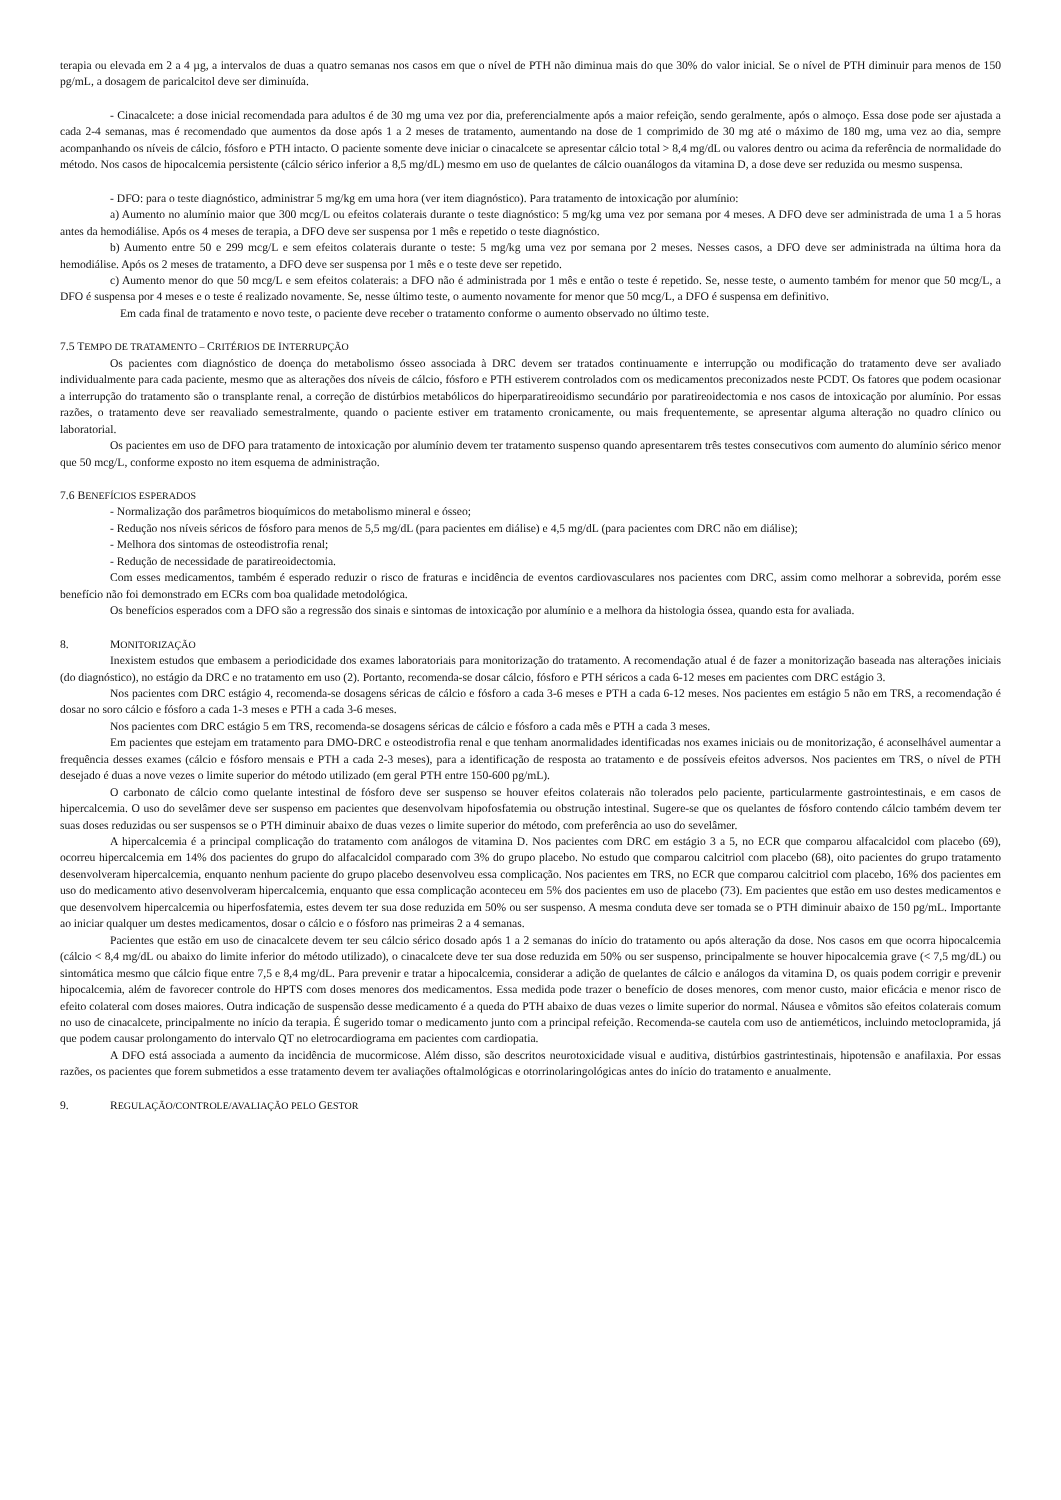terapia ou elevada em 2 a 4 µg, a intervalos de duas a quatro semanas nos casos em que o nível de PTH não diminua mais do que 30% do valor inicial. Se o nível de PTH diminuir para menos de 150 pg/mL, a dosagem de paricalcitol deve ser diminuída.
- Cinacalcete: a dose inicial recomendada para adultos é de 30 mg uma vez por dia, preferencialmente após a maior refeição, sendo geralmente, após o almoço. Essa dose pode ser ajustada a cada 2-4 semanas, mas é recomendado que aumentos da dose após 1 a 2 meses de tratamento, aumentando na dose de 1 comprimido de 30 mg até o máximo de 180 mg, uma vez ao dia, sempre acompanhando os níveis de cálcio, fósforo e PTH intacto. O paciente somente deve iniciar o cinacalcete se apresentar cálcio total > 8,4 mg/dL ou valores dentro ou acima da referência de normalidade do método. Nos casos de hipocalcemia persistente (cálcio sérico inferior a 8,5 mg/dL) mesmo em uso de quelantes de cálcio ouanálogos da vitamina D, a dose deve ser reduzida ou mesmo suspensa.
- DFO: para o teste diagnóstico, administrar 5 mg/kg em uma hora (ver item diagnóstico). Para tratamento de intoxicação por alumínio:
a) Aumento no alumínio maior que 300 mcg/L ou efeitos colaterais durante o teste diagnóstico: 5 mg/kg uma vez por semana por 4 meses. A DFO deve ser administrada de uma 1 a 5 horas antes da hemodiálise. Após os 4 meses de terapia, a DFO deve ser suspensa por 1 mês e repetido o teste diagnóstico.
b) Aumento entre 50 e 299 mcg/L e sem efeitos colaterais durante o teste: 5 mg/kg uma vez por semana por 2 meses. Nesses casos, a DFO deve ser administrada na última hora da hemodiálise. Após os 2 meses de tratamento, a DFO deve ser suspensa por 1 mês e o teste deve ser repetido.
c) Aumento menor do que 50 mcg/L e sem efeitos colaterais: a DFO não é administrada por 1 mês e então o teste é repetido. Se, nesse teste, o aumento também for menor que 50 mcg/L, a DFO é suspensa por 4 meses e o teste é realizado novamente. Se, nesse último teste, o aumento novamente for menor que 50 mcg/L, a DFO é suspensa em definitivo.
Em cada final de tratamento e novo teste, o paciente deve receber o tratamento conforme o aumento observado no último teste.
7.5 TEMPO DE TRATAMENTO – CRITÉRIOS DE INTERRUPÇÃO
Os pacientes com diagnóstico de doença do metabolismo ósseo associada à DRC devem ser tratados continuamente e interrupção ou modificação do tratamento deve ser avaliado individualmente para cada paciente, mesmo que as alterações dos níveis de cálcio, fósforo e PTH estiverem controlados com os medicamentos preconizados neste PCDT. Os fatores que podem ocasionar a interrupção do tratamento são o transplante renal, a correção de distúrbios metabólicos do hiperparatireoidismo secundário por paratireoidectomia e nos casos de intoxicação por alumínio. Por essas razões, o tratamento deve ser reavaliado semestralmente, quando o paciente estiver em tratamento cronicamente, ou mais frequentemente, se apresentar alguma alteração no quadro clínico ou laboratorial.
Os pacientes em uso de DFO para tratamento de intoxicação por alumínio devem ter tratamento suspenso quando apresentarem três testes consecutivos com aumento do alumínio sérico menor que 50 mcg/L, conforme exposto no item esquema de administração.
7.6 BENEFÍCIOS ESPERADOS
- Normalização dos parâmetros bioquímicos do metabolismo mineral e ósseo;
- Redução nos níveis séricos de fósforo para menos de 5,5 mg/dL (para pacientes em diálise) e 4,5 mg/dL (para pacientes com DRC não em diálise);
- Melhora dos sintomas de osteodistrofia renal;
- Redução de necessidade de paratireoidectomia.
Com esses medicamentos, também é esperado reduzir o risco de fraturas e incidência de eventos cardiovasculares nos pacientes com DRC, assim como melhorar a sobrevida, porém esse benefício não foi demonstrado em ECRs com boa qualidade metodológica.
Os benefícios esperados com a DFO são a regressão dos sinais e sintomas de intoxicação por alumínio e a melhora da histologia óssea, quando esta for avaliada.
8. MONITORIZAÇÃO
Inexistem estudos que embasem a periodicidade dos exames laboratoriais para monitorização do tratamento. A recomendação atual é de fazer a monitorização baseada nas alterações iniciais (do diagnóstico), no estágio da DRC e no tratamento em uso (2). Portanto, recomenda-se dosar cálcio, fósforo e PTH séricos a cada 6-12 meses em pacientes com DRC estágio 3.
Nos pacientes com DRC estágio 4, recomenda-se dosagens séricas de cálcio e fósforo a cada 3-6 meses e PTH a cada 6-12 meses. Nos pacientes em estágio 5 não em TRS, a recomendação é dosar no soro cálcio e fósforo a cada 1-3 meses e PTH a cada 3-6 meses.
Nos pacientes com DRC estágio 5 em TRS, recomenda-se dosagens séricas de cálcio e fósforo a cada mês e PTH a cada 3 meses.
Em pacientes que estejam em tratamento para DMO-DRC e osteodistrofia renal e que tenham anormalidades identificadas nos exames iniciais ou de monitorização, é aconselhável aumentar a frequência desses exames (cálcio e fósforo mensais e PTH a cada 2-3 meses), para a identificação de resposta ao tratamento e de possíveis efeitos adversos. Nos pacientes em TRS, o nível de PTH desejado é duas a nove vezes o limite superior do método utilizado (em geral PTH entre 150-600 pg/mL).
O carbonato de cálcio como quelante intestinal de fósforo deve ser suspenso se houver efeitos colaterais não tolerados pelo paciente, particularmente gastrointestinais, e em casos de hipercalcemia. O uso do sevelâmer deve ser suspenso em pacientes que desenvolvam hipofosfatemia ou obstrução intestinal. Sugere-se que os quelantes de fósforo contendo cálcio também devem ter suas doses reduzidas ou ser suspensos se o PTH diminuir abaixo de duas vezes o limite superior do método, com preferência ao uso do sevelâmer.
A hipercalcemia é a principal complicação do tratamento com análogos de vitamina D. Nos pacientes com DRC em estágio 3 a 5, no ECR que comparou alfacalcidol com placebo (69), ocorreu hipercalcemia em 14% dos pacientes do grupo do alfacalcidol comparado com 3% do grupo placebo. No estudo que comparou calcitriol com placebo (68), oito pacientes do grupo tratamento desenvolveram hipercalcemia, enquanto nenhum paciente do grupo placebo desenvolveu essa complicação. Nos pacientes em TRS, no ECR que comparou calcitriol com placebo, 16% dos pacientes em uso do medicamento ativo desenvolveram hipercalcemia, enquanto que essa complicação aconteceu em 5% dos pacientes em uso de placebo (73). Em pacientes que estão em uso destes medicamentos e que desenvolvem hipercalcemia ou hiperfosfatemia, estes devem ter sua dose reduzida em 50% ou ser suspenso. A mesma conduta deve ser tomada se o PTH diminuir abaixo de 150 pg/mL. Importante ao iniciar qualquer um destes medicamentos, dosar o cálcio e o fósforo nas primeiras 2 a 4 semanas.
Pacientes que estão em uso de cinacalcete devem ter seu cálcio sérico dosado após 1 a 2 semanas do início do tratamento ou após alteração da dose. Nos casos em que ocorra hipocalcemia (cálcio < 8,4 mg/dL ou abaixo do limite inferior do método utilizado), o cinacalcete deve ter sua dose reduzida em 50% ou ser suspenso, principalmente se houver hipocalcemia grave (< 7,5 mg/dL) ou sintomática mesmo que cálcio fique entre 7,5 e 8,4 mg/dL. Para prevenir e tratar a hipocalcemia, considerar a adição de quelantes de cálcio e análogos da vitamina D, os quais podem corrigir e prevenir hipocalcemia, além de favorecer controle do HPTS com doses menores dos medicamentos. Essa medida pode trazer o benefício de doses menores, com menor custo, maior eficácia e menor risco de efeito colateral com doses maiores. Outra indicação de suspensão desse medicamento é a queda do PTH abaixo de duas vezes o limite superior do normal. Náusea e vômitos são efeitos colaterais comum no uso de cinacalcete, principalmente no início da terapia. É sugerido tomar o medicamento junto com a principal refeição. Recomenda-se cautela com uso de antieméticos, incluindo metoclopramida, já que podem causar prolongamento do intervalo QT no eletrocardiograma em pacientes com cardiopatia.
A DFO está associada a aumento da incidência de mucormicose. Além disso, são descritos neurotoxicidade visual e auditiva, distúrbios gastrintestinais, hipotensão e anafilaxia. Por essas razões, os pacientes que forem submetidos a esse tratamento devem ter avaliações oftalmológicas e otorrinolaringológicas antes do início do tratamento e anualmente.
9. REGULAÇÃO/CONTROLE/AVALIAÇÃO PELO GESTOR